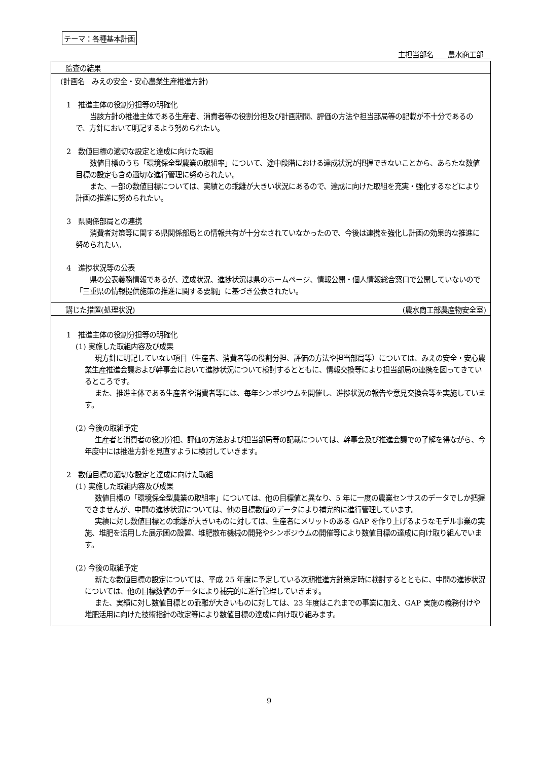テーマ：各種基本計画
主担当部名　　農水商工部　
監査の結果
(計画名　みえの安全・安心農業生産推進方針)
1　推進主体の役割分担等の明確化
当該方針の推進主体である生産者、消費者等の役割分担及び計画期間、評価の方法や担当部局等の記載が不十分であるので、方針において明記するよう努められたい。
2　数値目標の適切な設定と達成に向けた取組
数値目標のうち「環境保全型農業の取組率」について、途中段階における達成状況が把握できないことから、あらたな数値目標の設定も含め適切な進行管理に努められたい。
また、一部の数値目標については、実績との乖離が大きい状況にあるので、達成に向けた取組を充実・強化するなどにより計画の推進に努められたい。
3　県関係部局との連携
消費者対策等に関する県関係部局との情報共有が十分なされていなかったので、今後は連携を強化し計画の効果的な推進に努められたい。
4　進捗状況等の公表
県の公表義務情報であるが、達成状況、進捗状況は県のホームページ、情報公開・個人情報総合窓口で公開していないので「三重県の情報提供施策の推進に関する要綱」に基づき公表されたい。
講じた措置(処理状況) (農水商工部農産物安全室)
1　推進主体の役割分担等の明確化
(1) 実施した取組内容及び成果
現方針に明記していない項目（生産者、消費者等の役割分担、評価の方法や担当部局等）については、みえの安全・安心農業生産推進会議および幹事会において進捗状況について検討するとともに、情報交換等により担当部局の連携を図ってきているところです。
また、推進主体である生産者や消費者等には、毎年シンポジウムを開催し、進捗状況の報告や意見交換会等を実施しています。
(2) 今後の取組予定
生産者と消費者の役割分担、評価の方法および担当部局等の記載については、幹事会及び推進会議での了解を得ながら、今年度中には推進方針を見直すように検討していきます。
2　数値目標の適切な設定と達成に向けた取組
(1) 実施した取組内容及び成果
数値目標の「環境保全型農業の取組率」については、他の目標値と異なり、5 年に一度の農業センサスのデータでしか把握できませんが、中間の進捗状況については、他の目標数値のデータにより補完的に進行管理しています。
実績に対し数値目標との乖離が大きいものに対しては、生産者にメリットのある GAP を作り上げるようなモデル事業の実施、堆肥を活用した展示圃の設置、堆肥散布機械の開発やシンポジウムの開催等により数値目標の達成に向け取り組んでいます。
(2) 今後の取組予定
新たな数値目標の設定については、平成 25 年度に予定している次期推進方針策定時に検討するとともに、中間の進捗状況については、他の目標数値のデータにより補完的に進行管理していきます。
また、実績に対し数値目標との乖離が大きいものに対しては、23 年度はこれまでの事業に加え、GAP 実施の義務付けや堆肥活用に向けた技術指針の改定等により数値目標の達成に向け取り組みます。
9